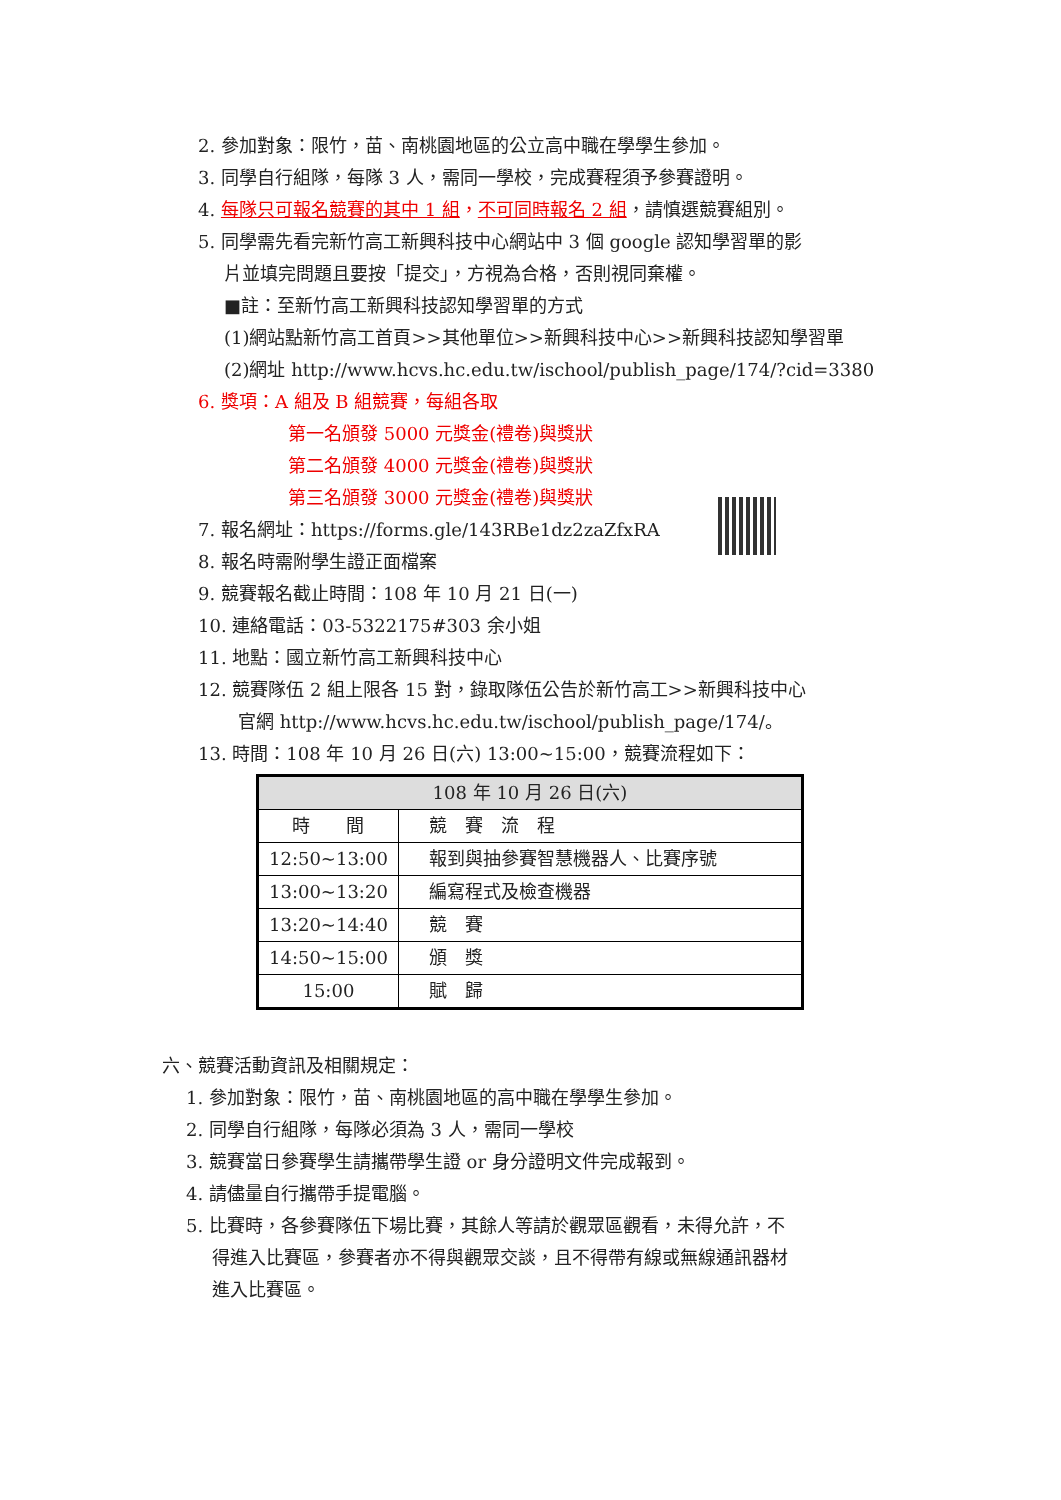2. 參加對象：限竹，苗、南桃園地區的公立高中職在學學生參加。
3. 同學自行組隊，每隊 3 人，需同一學校，完成賽程須予參賽證明。
4. 每隊只可報名競賽的其中 1 組，不可同時報名 2 組，請慎選競賽組別。
5. 同學需先看完新竹高工新興科技中心網站中 3 個 google 認知學習單的影
片並填完問題且要按「提交」，方視為合格，否則視同棄權。
■註：至新竹高工新興科技認知學習單的方式
(1)網站點新竹高工首頁>>其他單位>>新興科技中心>>新興科技認知學習單
(2)網址 http://www.hcvs.hc.edu.tw/ischool/publish_page/174/?cid=3380
6. 獎項：A 組及 B 組競賽，每組各取
第一名頒發 5000 元獎金(禮卷)與獎狀
第二名頒發 4000 元獎金(禮卷)與獎狀
第三名頒發 3000 元獎金(禮卷)與獎狀
7. 報名網址：https://forms.gle/143RBe1dz2zaZfxRA
8. 報名時需附學生證正面檔案
9. 競賽報名截止時間：108 年 10 月 21 日(一)
10. 連絡電話：03-5322175#303 余小姐
11. 地點：國立新竹高工新興科技中心
12. 競賽隊伍 2 組上限各 15 對，錄取隊伍公告於新竹高工>>新興科技中心
官網 http://www.hcvs.hc.edu.tw/ischool/publish_page/174/。
13. 時間：108 年 10 月 26 日(六) 13:00~15:00，競賽流程如下：
| 108 年 10 月 26 日(六) | |
| --- | --- |
| 時 間 | 競 賽 流 程 |
| 12:50~13:00 | 報到與抽參賽智慧機器人、比賽序號 |
| 13:00~13:20 | 編寫程式及檢查機器 |
| 13:20~14:40 | 競 賽 |
| 14:50~15:00 | 頒 獎 |
| 15:00 | 賦 歸 |
六、競賽活動資訊及相關規定：
1. 參加對象：限竹，苗、南桃園地區的高中職在學學生參加。
2. 同學自行組隊，每隊必須為 3 人，需同一學校
3. 競賽當日參賽學生請攜帶學生證 or 身分證明文件完成報到。
4. 請儘量自行攜帶手提電腦。
5. 比賽時，各參賽隊伍下場比賽，其餘人等請於觀眾區觀看，未得允許，不
得進入比賽區，參賽者亦不得與觀眾交談，且不得帶有線或無線通訊器材
進入比賽區。